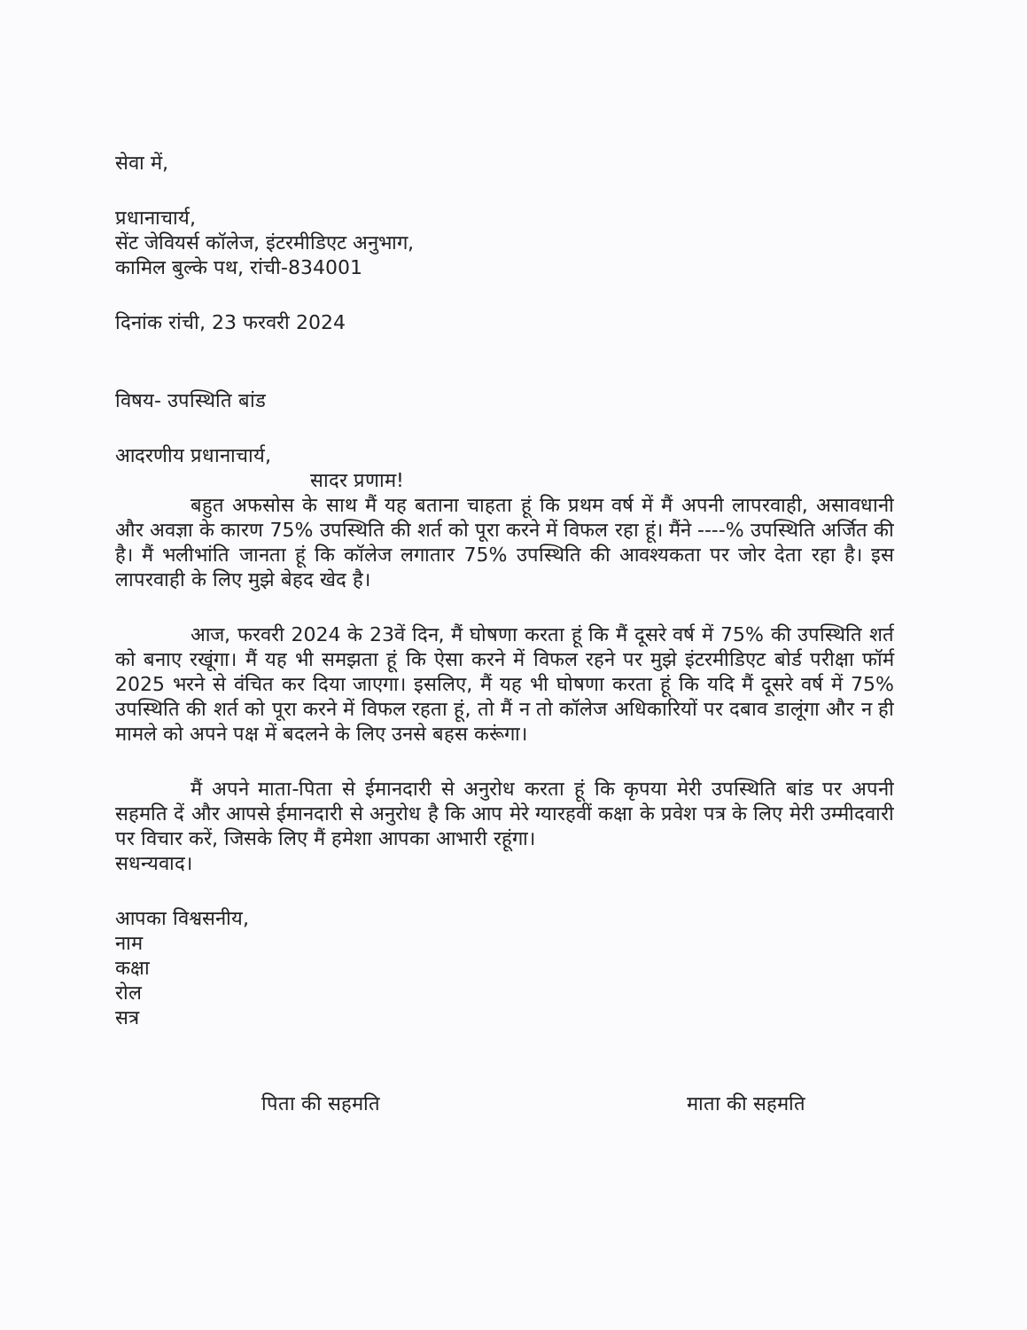सेवा में,
प्रधानाचार्य,
सेंट जेवियर्स कॉलेज, इंटरमीडिएट अनुभाग,
कामिल बुल्के पथ, रांची-834001
दिनांक रांची, 23 फरवरी 2024
विषय- उपस्थिति बांड
आदरणीय प्रधानाचार्य,
सादर प्रणाम!
बहुत अफसोस के साथ मैं यह बताना चाहता हूं कि प्रथम वर्ष में मैं अपनी लापरवाही, असावधानी और अवज्ञा के कारण 75% उपस्थिति की शर्त को पूरा करने में विफल रहा हूं। मैंने ----% उपस्थिति अर्जित की है। मैं भलीभांति जानता हूं कि कॉलेज लगातार 75% उपस्थिति की आवश्यकता पर जोर देता रहा है। इस लापरवाही के लिए मुझे बेहद खेद है।
आज, फरवरी 2024 के 23वें दिन, मैं घोषणा करता हूं कि मैं दूसरे वर्ष में 75% की उपस्थिति शर्त को बनाए रखूंगा। मैं यह भी समझता हूं कि ऐसा करने में विफल रहने पर मुझे इंटरमीडिएट बोर्ड परीक्षा फॉर्म 2025 भरने से वंचित कर दिया जाएगा। इसलिए, मैं यह भी घोषणा करता हूं कि यदि मैं दूसरे वर्ष में 75% उपस्थिति की शर्त को पूरा करने में विफल रहता हूं, तो मैं न तो कॉलेज अधिकारियों पर दबाव डालूंगा और न ही मामले को अपने पक्ष में बदलने के लिए उनसे बहस करूंगा।
मैं अपने माता-पिता से ईमानदारी से अनुरोध करता हूं कि कृपया मेरी उपस्थिति बांड पर अपनी सहमति दें और आपसे ईमानदारी से अनुरोध है कि आप मेरे ग्यारहवीं कक्षा के प्रवेश पत्र के लिए मेरी उम्मीदवारी पर विचार करें, जिसके लिए मैं हमेशा आपका आभारी रहूंगा।
सधन्यवाद।
आपका विश्वसनीय,
नाम
कक्षा
रोल
सत्र
पिता की सहमति माता की सहमति